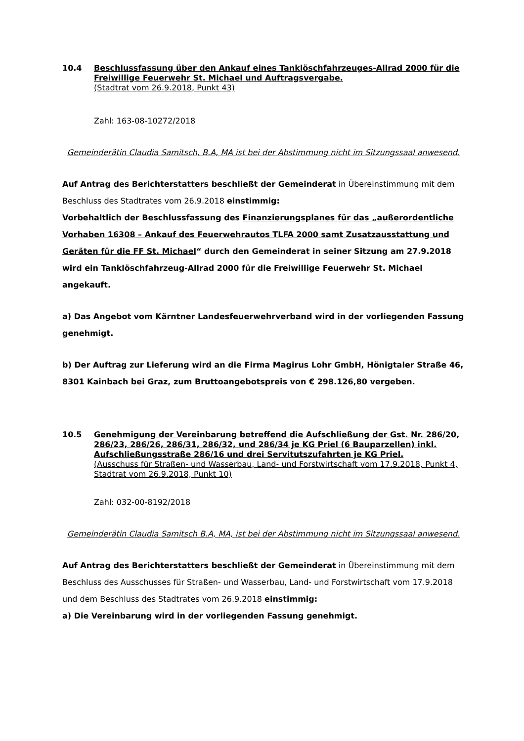10.4 Beschlussfassung über den Ankauf eines Tanklöschfahrzeuges-Allrad 2000 für die Freiwillige Feuerwehr St. Michael und Auftragsvergabe.
(Stadtrat vom 26.9.2018, Punkt 43)
Zahl: 163-08-10272/2018
Gemeinderätin Claudia Samitsch, B.A, MA ist bei der Abstimmung nicht im Sitzungssaal anwesend.
Auf Antrag des Berichterstatters beschließt der Gemeinderat in Übereinstimmung mit dem Beschluss des Stadtrates vom 26.9.2018 einstimmig:
Vorbehaltlich der Beschlussfassung des Finanzierungsplanes für das „außerordentliche Vorhaben 16308 – Ankauf des Feuerwehrautos TLFA 2000 samt Zusatzausstattung und Geräten für die FF St. Michael“ durch den Gemeinderat in seiner Sitzung am 27.9.2018 wird ein Tanklöschfahrzeug-Allrad 2000 für die Freiwillige Feuerwehr St. Michael angekauft.
a) Das Angebot vom Kärntner Landesfeuerwehrverband wird in der vorliegenden Fassung genehmigt.
b) Der Auftrag zur Lieferung wird an die Firma Magirus Lohr GmbH, Hönigtaler Straße 46, 8301 Kainbach bei Graz, zum Bruttoangebotspreis von € 298.126,80 vergeben.
10.5 Genehmigung der Vereinbarung betreffend die Aufschließung der Gst. Nr. 286/20, 286/23, 286/26, 286/31, 286/32, und 286/34 je KG Priel (6 Bauparzellen) inkl. Aufschließungsstraße 286/16 und drei Servitutszufahrten je KG Priel.
(Ausschuss für Straßen- und Wasserbau, Land- und Forstwirtschaft vom 17.9.2018, Punkt 4, Stadtrat vom 26.9.2018, Punkt 10)
Zahl: 032-00-8192/2018
Gemeinderätin Claudia Samitsch B.A, MA, ist bei der Abstimmung nicht im Sitzungssaal anwesend.
Auf Antrag des Berichterstatters beschließt der Gemeinderat in Übereinstimmung mit dem Beschluss des Ausschusses für Straßen- und Wasserbau, Land- und Forstwirtschaft vom 17.9.2018 und dem Beschluss des Stadtrates vom 26.9.2018 einstimmig:
a) Die Vereinbarung wird in der vorliegenden Fassung genehmigt.